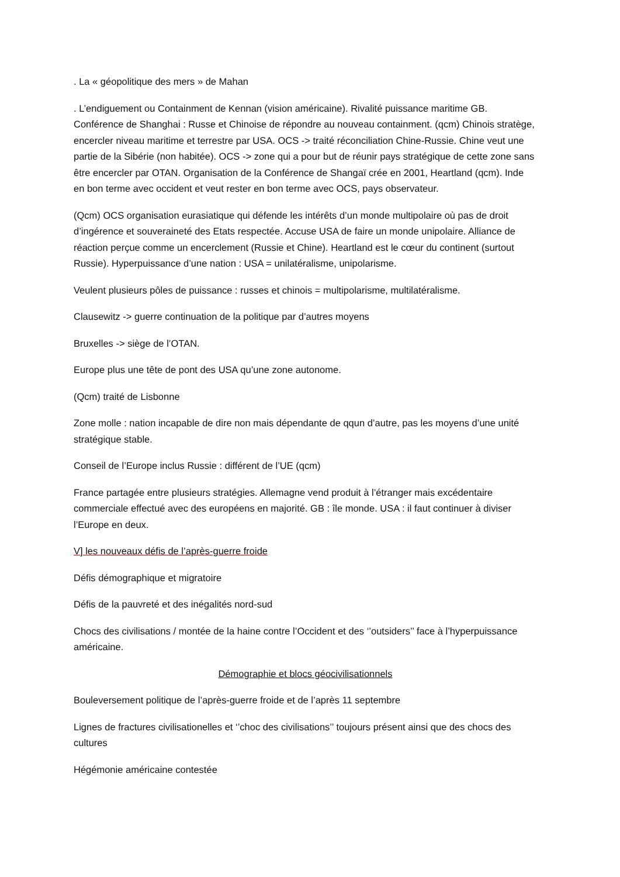. La « géopolitique des mers » de Mahan
. L’endiguement ou Containment de Kennan (vision américaine). Rivalité puissance maritime GB. Conférence de Shanghai : Russe et Chinoise de répondre au nouveau containment. (qcm) Chinois stratège, encercler niveau maritime et terrestre par USA. OCS -> traité réconciliation Chine-Russie. Chine veut une partie de la Sibérie (non habitée). OCS -> zone qui a pour but de réunir pays stratégique de cette zone sans être encercler par OTAN. Organisation de la Conférence de Shangaï crée en 2001, Heartland (qcm). Inde en bon terme avec occident et veut rester en bon terme avec OCS, pays observateur.
(Qcm) OCS organisation eurasiatique qui défende les intérêts d’un monde multipolaire où pas de droit d’ingérence et souveraineté des Etats respectée. Accuse USA de faire un monde unipolaire. Alliance de réaction perçue comme un encerclement (Russie et Chine). Heartland est le cœur du continent (surtout Russie). Hyperpuissance d’une nation : USA = unilatéralisme, unipolarisme.
Veulent plusieurs pôles de puissance : russes et chinois = multipolarisme, multilatéralisme.
Clausewitz -> guerre continuation de la politique par d’autres moyens
Bruxelles -> siège de l’OTAN.
Europe plus une tête de pont des USA qu’une zone autonome.
(Qcm) traité de Lisbonne
Zone molle : nation incapable de dire non mais dépendante de qqun d’autre, pas les moyens d’une unité stratégique stable.
Conseil de l’Europe inclus Russie : différent de l’UE (qcm)
France partagée entre plusieurs stratégies. Allemagne vend produit à l’étranger mais excédentaire commerciale effectué avec des européens en majorité. GB : île monde. USA : il faut continuer à diviser l’Europe en deux.
V] les nouveaux défis de l’après-guerre froide
Défis démographique et migratoire
Défis de la pauvreté et des inégalités nord-sud
Chocs des civilisations / montée de la haine contre l’Occident et des ‘’outsiders’’ face à l’hyperpuissance américaine.
Démographie et blocs géocivilisationnels
Bouleversement politique de l’après-guerre froide et de l’après 11 septembre
Lignes de fractures civilisationelles et ‘’choc des civilisations’’ toujours présent ainsi que des chocs des cultures
Hégémonie américaine contestée